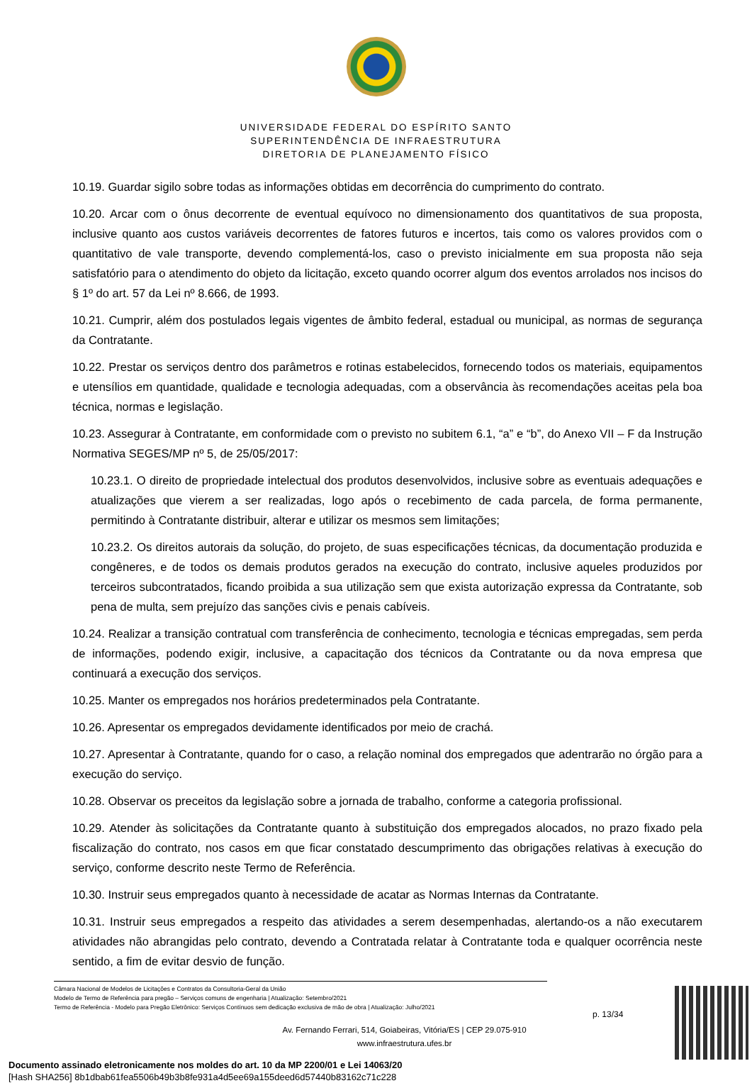UNIVERSIDADE FEDERAL DO ESPÍRITO SANTO
SUPERINTENDÊNCIA DE INFRAESTRUTURA
DIRETORIA DE PLANEJAMENTO FÍSICO
10.19. Guardar sigilo sobre todas as informações obtidas em decorrência do cumprimento do contrato.
10.20. Arcar com o ônus decorrente de eventual equívoco no dimensionamento dos quantitativos de sua proposta, inclusive quanto aos custos variáveis decorrentes de fatores futuros e incertos, tais como os valores providos com o quantitativo de vale transporte, devendo complementá-los, caso o previsto inicialmente em sua proposta não seja satisfatório para o atendimento do objeto da licitação, exceto quando ocorrer algum dos eventos arrolados nos incisos do § 1º do art. 57 da Lei nº 8.666, de 1993.
10.21. Cumprir, além dos postulados legais vigentes de âmbito federal, estadual ou municipal, as normas de segurança da Contratante.
10.22. Prestar os serviços dentro dos parâmetros e rotinas estabelecidos, fornecendo todos os materiais, equipamentos e utensílios em quantidade, qualidade e tecnologia adequadas, com a observância às recomendações aceitas pela boa técnica, normas e legislação.
10.23. Assegurar à Contratante, em conformidade com o previsto no subitem 6.1, “a” e “b”, do Anexo VII – F da Instrução Normativa SEGES/MP nº 5, de 25/05/2017:
10.23.1. O direito de propriedade intelectual dos produtos desenvolvidos, inclusive sobre as eventuais adequações e atualizações que vierem a ser realizadas, logo após o recebimento de cada parcela, de forma permanente, permitindo à Contratante distribuir, alterar e utilizar os mesmos sem limitações;
10.23.2. Os direitos autorais da solução, do projeto, de suas especificações técnicas, da documentação produzida e congêneres, e de todos os demais produtos gerados na execução do contrato, inclusive aqueles produzidos por terceiros subcontratados, ficando proibida a sua utilização sem que exista autorização expressa da Contratante, sob pena de multa, sem prejuízo das sanções civis e penais cabíveis.
10.24. Realizar a transição contratual com transferência de conhecimento, tecnologia e técnicas empregadas, sem perda de informações, podendo exigir, inclusive, a capacitação dos técnicos da Contratante ou da nova empresa que continuará a execução dos serviços.
10.25. Manter os empregados nos horários predeterminados pela Contratante.
10.26. Apresentar os empregados devidamente identificados por meio de crachá.
10.27. Apresentar à Contratante, quando for o caso, a relação nominal dos empregados que adentrarão no órgão para a execução do serviço.
10.28. Observar os preceitos da legislação sobre a jornada de trabalho, conforme a categoria profissional.
10.29. Atender às solicitações da Contratante quanto à substituição dos empregados alocados, no prazo fixado pela fiscalização do contrato, nos casos em que ficar constatado descumprimento das obrigações relativas à execução do serviço, conforme descrito neste Termo de Referência.
10.30. Instruir seus empregados quanto à necessidade de acatar as Normas Internas da Contratante.
10.31. Instruir seus empregados a respeito das atividades a serem desempenhadas, alertando-os a não executarem atividades não abrangidas pelo contrato, devendo a Contratada relatar à Contratante toda e qualquer ocorrência neste sentido, a fim de evitar desvio de função.
Câmara Nacional de Modelos de Licitações e Contratos da Consultoria-Geral da União
Modelo de Termo de Referência para pregão – Serviços comuns de engenharia | Atualização: Setembro/2021
Termo de Referência - Modelo para Pregão Eletrônico: Serviços Contínuos sem dedicação exclusiva de mão de obra | Atualização: Julho/2021
Av. Fernando Ferrari, 514, Goiabeiras, Vitória/ES | CEP 29.075-910
www.infraestrutura.ufes.br
p. 13/34
Documento assinado eletronicamente nos moldes do art. 10 da MP 2200/01 e Lei 14063/20
[Hash SHA256] 8b1dbab61fea5506b49b3b8fe931a4d5ee69a155deed6d57440b83162c71c228